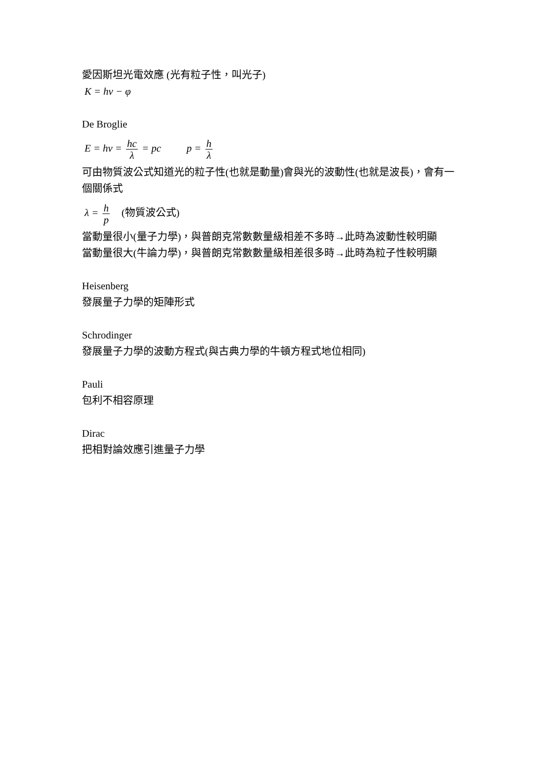愛因斯坦光電效應 (光有粒子性，叫光子)
K = hν − φ
De Broglie
E = hν = hc λ = pc p = h λ
可由物質波公式知道光的粒子性(也就是動量)會與光的波動性(也就是波長)，會有一個關係式
λ = h p (物質波公式)
當動量很小(量子力學)，與普朗克常數數量級相差不多時→此時為波動性較明顯
當動量很大(牛論力學)，與普朗克常數數量級相差很多時→此時為粒子性較明顯
Heisenberg
發展量子力學的矩陣形式
Schrodinger
發展量子力學的波動方程式(與古典力學的牛頓方程式地位相同)
Pauli
包利不相容原理
Dirac
把相對論效應引進量子力學